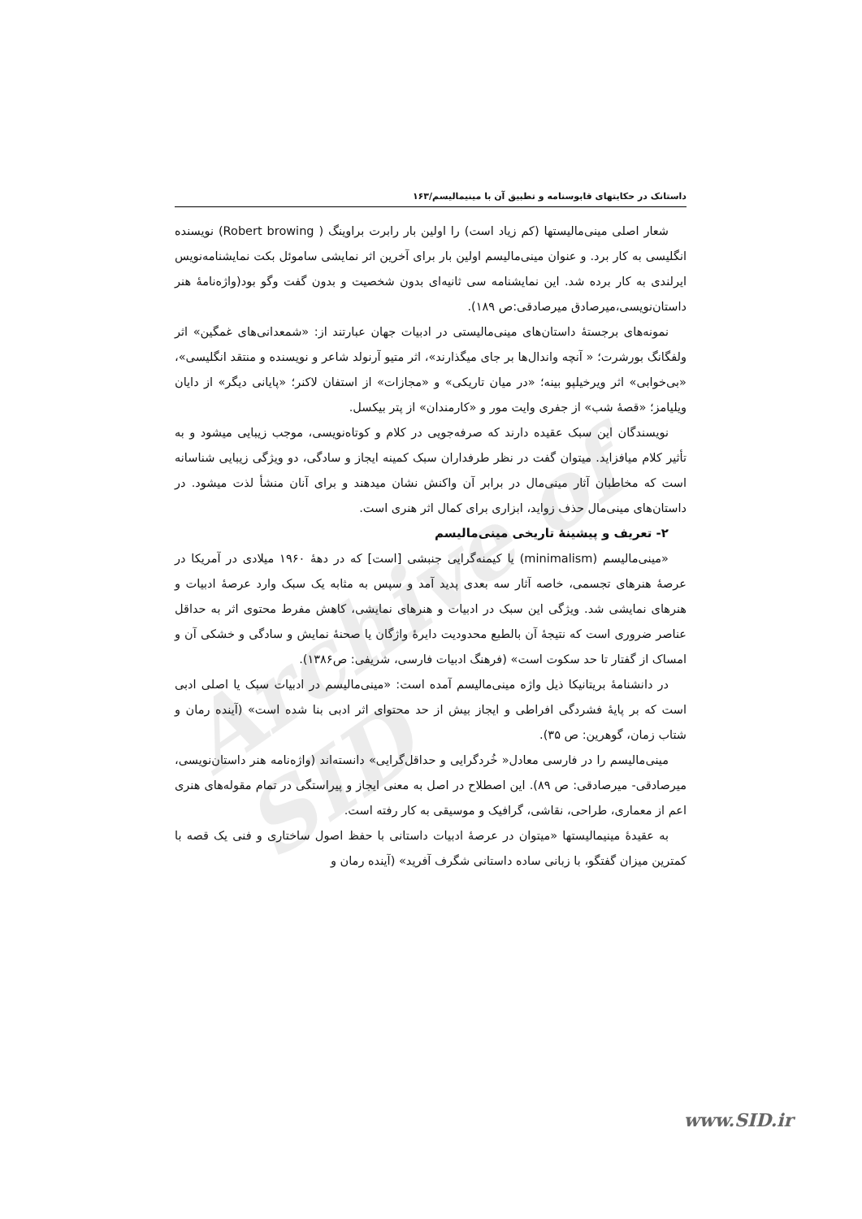Archive of SID
داستانک در حکایتهای قابوسنامه و تطبیق آن با مینیمالیسم/۱۶۳
شعار اصلی مینی‌مالیستها (کم زیاد است) را اولین بار رابرت براوینگ ( Robert browing) نویسنده انگلیسی به کار برد. و عنوان مینی‌مالیسم اولین بار برای آخرین اثر نمایشی ساموئل بکت نمایشنامه‌نویس ایرلندی به کار برده شد. این نمایشنامه سی ثانیه‌ای بدون شخصیت و بدون گفت وگو بود(واژه‌نامهٔ هنر داستان‌نویسی،میرصادق میرصادقی:ص ۱۸۹).
نمونه‌های برجستهٔ داستان‌های مینی‌مالیستی در ادبیات جهان عبارتند از: «شمعدانی‌های غمگین» اثر ولفگانگ بورشرت؛ « آنچه واندال‌ها بر جای میگذارند»، اثر متیو آرنولد شاعر و نویسنده و منتقد انگلیسی»، «بی‌خوابی» اثر ویرخیلپو بینه؛ «در میان تاریکی» و «مجازات» از استفان لاکنر؛ «پایانی دیگر» از دایان ویلیامز؛ «قصهٔ شب» از جفری وایت مور و «کارمندان» از پتر بیکسل.
نویسندگان این سبک عقیده دارند که صرفه‌جویی در کلام و کوتاه‌نویسی، موجب زیبایی میشود و به تأثیر کلام میافزاید. میتوان گفت در نظر طرفداران سبک کمینه ایجاز و سادگی، دو ویژگی زیبایی شناسانه است که مخاطبان آثار مینی‌مال در برابر آن واکنش نشان میدهند و برای آنان منشأ لذت میشود. در داستان‌های مینی‌مال حذف زواید، ابزاری برای کمال اثر هنری است.
۲- تعریف و پیشینهٔ تاریخی مینی‌مالیسم
«مینی‌مالیسم (minimalism) یا کیمنه‌گرایی جنبشی [است] که در دههٔ ۱۹۶۰ میلادی در آمریکا در عرصهٔ هنرهای تجسمی، خاصه آثار سه بعدی پدید آمد و سپس به مثابه یک سبک وارد عرصهٔ ادبیات و هنرهای نمایشی شد. ویژگی این سبک در ادبیات و هنرهای نمایشی، کاهش مفرط محتوی اثر به حداقل عناصر ضروری است که نتیجهٔ آن بالطبع محدودیت دایرهٔ واژگان یا صحنهٔ نمایش و سادگی و خشکی آن و امساک از گفتار تا حد سکوت است» (فرهنگ ادبیات فارسی، شریفی: ص۱۳۸۶).
در دانشنامهٔ بریتانیکا ذیل واژه مینی‌مالیسم آمده است: «مینی‌مالیسم در ادبیات سبک یا اصلی ادبی است که بر پایهٔ فشردگی افراطی و ایجاز بیش از حد محتوای اثر ادبی بنا شده است» (آینده رمان و شتاب زمان، گوهرین: ص ۳۵).
مینی‌مالیسم را در فارسی معادل« خُردگرایی و حداقل‌گرایی» دانسته‌اند (واژه‌نامه هنر داستان‌نویسی، میرصادقی- میرصادقی: ص ۸۹). این اصطلاح در اصل به معنی ایجاز و پیراستگی در تمام مقوله‌های هنری اعم از معماری، طراحی، نقاشی، گرافیک و موسیقی به کار رفته است.
به عقیدهٔ مینیمالیستها «میتوان در عرصهٔ ادبیات داستانی با حفظ اصول ساختاری و فنی یک قصه با کمترین میزان گفتگو، با زبانی ساده داستانی شگرف آفرید» (آینده رمان و
www.SID.ir